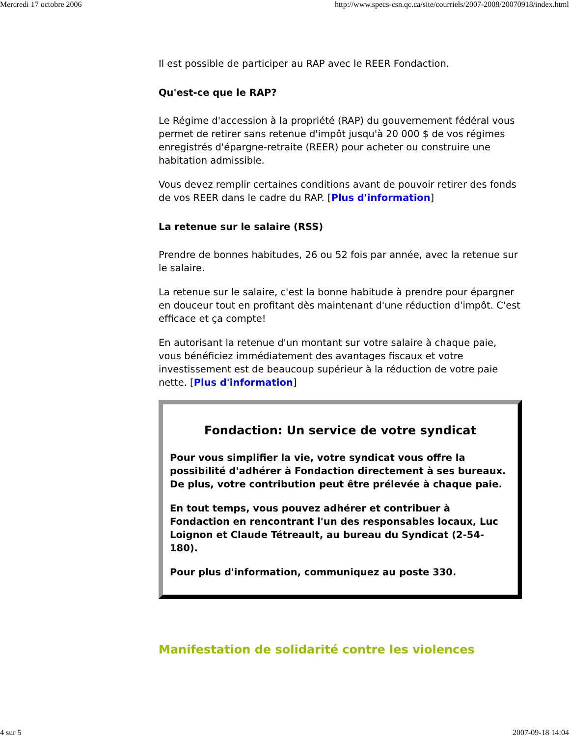Mercredi 17 octobre 2006 http://www.specs-csn.qc.ca/site/courriels/2007-2008/20070918/index.html
Il est possible de participer au RAP avec le REER Fondaction.
Qu'est-ce que le RAP?
Le Régime d'accession à la propriété (RAP) du gouvernement fédéral vous permet de retirer sans retenue d'impôt jusqu'à 20 000 $ de vos régimes enregistrés d'épargne-retraite (REER) pour acheter ou construire une habitation admissible.
Vous devez remplir certaines conditions avant de pouvoir retirer des fonds de vos REER dans le cadre du RAP. [Plus d'information]
La retenue sur le salaire (RSS)
Prendre de bonnes habitudes, 26 ou 52 fois par année, avec la retenue sur le salaire.
La retenue sur le salaire, c'est la bonne habitude à prendre pour épargner en douceur tout en profitant dès maintenant d'une réduction d'impôt. C'est efficace et ça compte!
En autorisant la retenue d'un montant sur votre salaire à chaque paie, vous bénéficiez immédiatement des avantages fiscaux et votre investissement est de beaucoup supérieur à la réduction de votre paie nette. [Plus d'information]
Fondaction: Un service de votre syndicat
Pour vous simplifier la vie, votre syndicat vous offre la possibilité d'adhérer à Fondaction directement à ses bureaux. De plus, votre contribution peut être prélevée à chaque paie.
En tout temps, vous pouvez adhérer et contribuer à Fondaction en rencontrant l'un des responsables locaux, Luc Loignon et Claude Tétreault, au bureau du Syndicat (2-54-180).
Pour plus d'information, communiquez au poste 330.
Manifestation de solidarité contre les violences
4 sur 5 2007-09-18 14:04